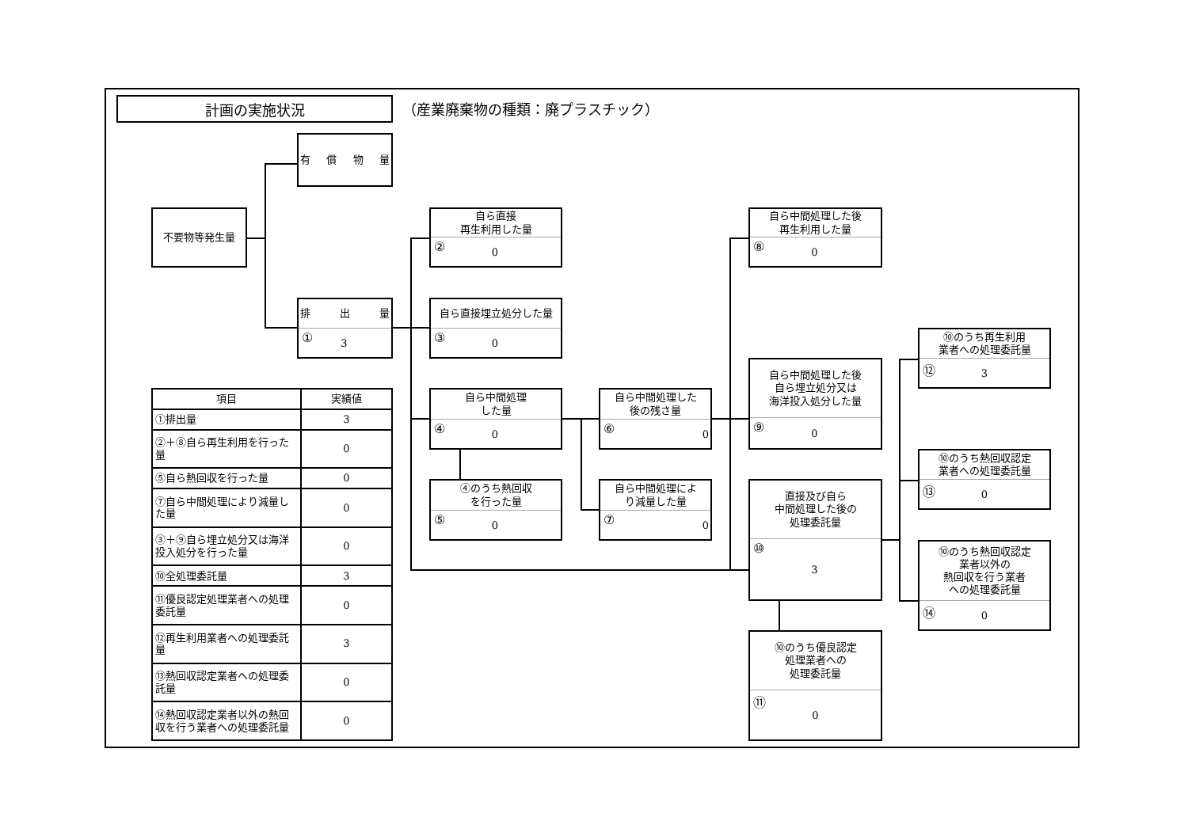計画の実施状況
（産業廃棄物の種類：廃プラスチック）
有 償 物 量
不要物等発生量
排 出 量
① 3
自ら直接
再生利用した量
② 0
自ら直接埋立処分した量
③ 0
自ら中間処理
した量
④ 0
④のうち熱回収
を行った量
⑤ 0
自ら中間処理した
後の残さ量
⑥ 0
自ら中間処理によ
り減量した量
⑦ 0
自ら中間処理した後
再生利用した量
⑧ 0
自ら中間処理した後
自ら埋立処分又は
海洋投入処分した量
⑨ 0
直接及び自ら
中間処理した後の
処理委託量
⑩ 3
⑩のうち優良認定
処理業者への
処理委託量
⑪ 0
⑩のうち再生利用
業者への処理委託量
⑫ 3
⑩のうち熱回収認定
業者への処理委託量
⑬ 0
⑩のうち熱回収認定
業者以外の
熱回収を行う業者
への処理委託量
⑭ 0
| 項目 | 実績値 |
| --- | --- |
| ①排出量 | 3 |
| ②＋⑧自ら再生利用を行った量 | 0 |
| ⑤自ら熱回収を行った量 | 0 |
| ⑦自ら中間処理により減量した量 | 0 |
| ③＋⑨自ら埋立処分又は海洋投入処分を行った量 | 0 |
| ⑩全処理委託量 | 3 |
| ⑪優良認定処理業者への処理委託量 | 0 |
| ⑫再生利用業者への処理委託量 | 3 |
| ⑬熱回収認定業者への処理委託量 | 0 |
| ⑭熱回収認定業者以外の熱回収を行う業者への処理委託量 | 0 |